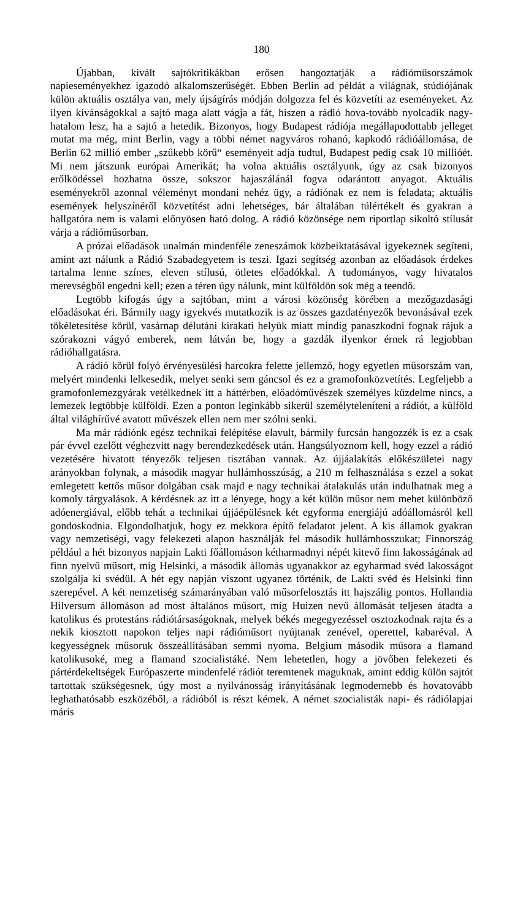180
Újabban, kivált sajtókritikákban erősen hangoztatják a rádióműsor­számok napieseményekhez igazodó alkalomszerűségét. Ebben Berlin ad példát a világnak, stúdiójának külön aktuális osztálya van, mely újságírás módján dolgozza fel és közvetíti az eseményeket. Az ilyen kívánságokkal a sajtó maga alatt vágja a fát, hiszen a rádió hova-tovább nyolcadik nagy­hatalom lesz, ha a sajtó a hetedik. Bizonyos, hogy Budapest rádiója meg­állapodottabb jelleget mutat ma még, mint Berlin, vagy a többi német nagy­város rohanó, kapkodó rádióállomása, de Berlin 62 millió ember „szűkebb körű“ eseményeit adja tudtul, Budapest pedig csak 10 millióét. Mi nem játszunk európai Amerikát; ha volna aktuális osztályunk, úgy az csak bizonyos erőlködéssel hozhatna össze, sokszor hajaszálánál fogva odarántott anyagot. Aktuális eseményekről azonnal véleményt mondani nehéz ügy, a rádiónak ez nem is feladata; aktuális események helyszínéről közvetítést adni lehetséges, bár általában túlértékelt és gyakran a hallgatóra nem is valami előnyösen ható dolog. A rádió közönsége nem riportlap sikoltó stílusát várja a rádióműsorban.
A prózai előadások unalmán mindenféle zeneszámok közbeiktatásával igyekeznek segíteni, amint azt nálunk a Rádió Szabadegyetem is teszi. Igazi segítség azonban az előadások érdekes tartalma lenne színes, eleven stílusú, ötletes előadókkal. A tudományos, vagy hivatalos merevségből engedni kell; ezen a téren úgy nálunk, mint külföldön sok még a teendő.
Legtöbb kifogás úgy a sajtóban, mint a városi közönség körében a mezőgazdasági előadásokat éri. Bármily nagy igyekvés mutatkozik is az összes gazdatényezők bevonásával ezek tökéletesítése körül, vasárnap dél­utáni kirakati helyük miatt mindig panaszkodni fognak rájuk a szórakozni vágyó emberek, nem látván be, hogy a gazdák ilyenkor érnek rá legjobban rádióhallgatásra.
A rádió körül folyó érvényesülési harcokra felette jellemző, hogy egyetlen műsorszám van, melyért mindenki lelkesedik, melyet senki sem gáncsol és ez a gramofonközvetítés. Legfeljebb a gramofonlemezgyárak vetélkednek itt a háttérben, előadóművészek személyes küzdelme nincs, a lemezek leg­többje külföldi. Ezen a ponton leginkább sikerül személyteleníteni a rádiót, a külföld által világhírűvé avatott művészek ellen nem mer szólni senki.
Ma már rádiónk egész technikai felépítése elavult, bármily furcsán hangozzék is ez a csak pár évvel ezelőtt véghezvitt nagy berendezkedések után. Hangsúlyoznom kell, hogy ezzel a rádió vezetésére hivatott tényezők teljesen tisztában vannak. Az újjáalakítás előkészületei nagy arányokban folynak, a második magyar hullámhosszúság, a 210 m felhasználása s ezzel a sokat emlegetett kettős műsor dolgában csak majd e nagy technikai átalakulás után indulhatnak meg a komoly tárgyalások. A kérdésnek az itt a lényege, hogy a két külön műsor nem mehet különböző adóenergiával, előbb tehát a technikai újjáépülésnek két egyforma energiájú adóállomásról kell gondoskodnia. Elgondolhatjuk, hogy ez mekkora építő feladatot jelent. A kis államok gyakran vagy nemzetiségi, vagy felekezeti alapon használják fel második hullámhosszukat; Finnország például a hét bizonyos napjain Lakti főállomáson kétharmadnyi népét kitevő finn lakosságának ad finn nyelvű műsort, míg Helsinki, a második állomás ugyanakkor az egyharmad svéd lakosságot szolgálja ki svédül. A hét egy napján viszont ugyanez történik, de Lakti svéd és Helsinki finn szerepével. A két nemzetiség szám­arányában való műsorfelosztás itt hajszálig pontos. Hollandia Hilversum állomáson ad most általános műsort, míg Huizen nevű állomását teljesen átadta a katolikus és protestáns rádiótársaságoknak, melyek békés meg­egyezéssel osztozkodnak rajta és a nekik kiosztott napokon teljes napi rádió­műsort nyújtanak zenével, operettel, kabaréval. A kegyességnek műsoruk összeállításában semmi nyoma. Belgium második műsora a flamand katoliku­soké, meg a flamand szocialistáké. Nem lehetetlen, hogy a jövőben felekezeti és pártérdekeltségek Európaszerte mindenfelé rádiót teremtenek maguknak, amint eddig külön sajtót tartottak szükségesnek, úgy most a nyilvánosság irányításának legmodernebb és hovatovább leghathatósabb eszközéből, a rádióból is részt kémek. A német szocialisták napi- és rádiólapjai máris